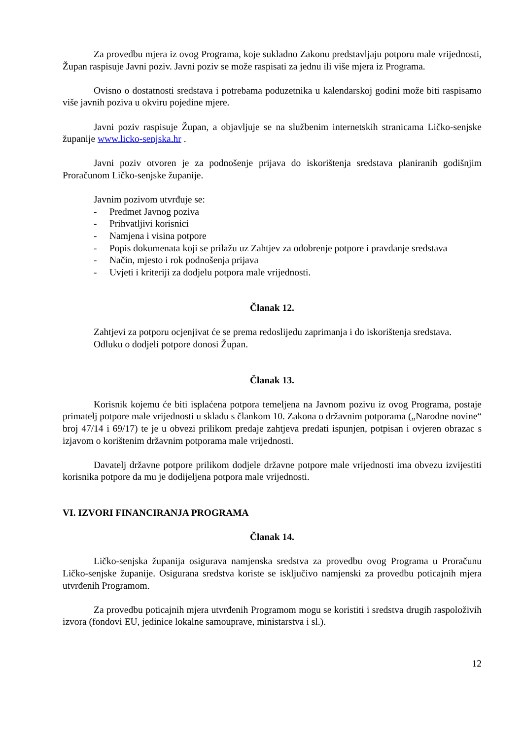Za provedbu mjera iz ovog Programa, koje sukladno Zakonu predstavljaju potporu male vrijednosti, Župan raspisuje Javni poziv. Javni poziv se može raspisati za jednu ili više mjera iz Programa.
Ovisno o dostatnosti sredstava i potrebama poduzetnika u kalendarskoj godini može biti raspisamo više javnih poziva u okviru pojedine mjere.
Javni poziv raspisuje Župan, a objavljuje se na službenim internetskih stranicama Ličko-senjske županije www.licko-senjska.hr .
Javni poziv otvoren je za podnošenje prijava do iskorištenja sredstava planiranih godišnjim Proračunom Ličko-senjske županije.
Javnim pozivom utvrđuje se:
- Predmet Javnog poziva
- Prihvatljivi korisnici
- Namjena i visina potpore
- Popis dokumenata koji se prilažu uz Zahtjev za odobrenje potpore i pravdanje sredstava
- Način, mjesto i rok podnošenja prijava
- Uvjeti i kriteriji za dodjelu potpora male vrijednosti.
Članak 12.
Zahtjevi za potporu ocjenjivat će se prema redoslijedu zaprimanja i do iskorištenja sredstava.
Odluku o dodjeli potpore donosi Župan.
Članak 13.
Korisnik kojemu će biti isplaćena potpora temeljena na Javnom pozivu iz ovog Programa, postaje primatelj potpore male vrijednosti u skladu s člankom 10. Zakona o državnim potporama („Narodne novine“ broj 47/14 i 69/17) te je u obvezi prilikom predaje zahtjeva predati ispunjen, potpisan i ovjeren obrazac s izjavom o korištenim državnim potporama male vrijednosti.
Davatelj državne potpore prilikom dodjele državne potpore male vrijednosti ima obvezu izvijestiti korisnika potpore da mu je dodijeljena potpora male vrijednosti.
VI. IZVORI FINANCIRANJA PROGRAMA
Članak 14.
Ličko-senjska županija osigurava namjenska sredstva za provedbu ovog Programa u Proračunu Ličko-senjske županije. Osigurana sredstva koriste se isključivo namjenski za provedbu poticajnih mjera utvrđenih Programom.
Za provedbu poticajnih mjera utvrđenih Programom mogu se koristiti i sredstva drugih raspoloživih izvora (fondovi EU, jedinice lokalne samouprave, ministarstva i sl.).
12